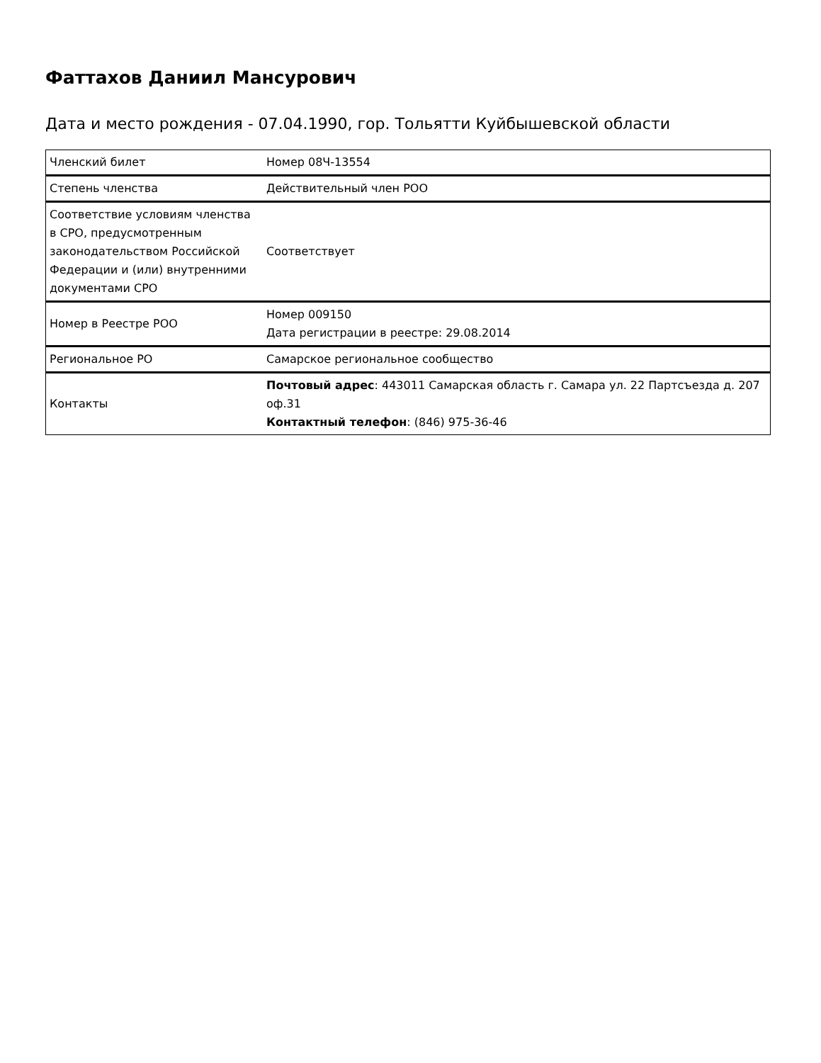Фаттахов Даниил Мансурович
Дата и место рождения - 07.04.1990, гор. Тольятти Куйбышевской области
| Членский билет | Номер 08Ч-13554 |
| Степень членства | Действительный член РОО |
| Соответствие условиям членства в СРО, предусмотренным законодательством Российской Федерации и (или) внутренними документами СРО | Соответствует |
| Номер в Реестре РОО | Номер 009150 Дата регистрации в реестре: 29.08.2014 |
| Региональное РО | Самарское региональное сообщество |
| Контакты | Почтовый адрес : 443011 Самарская область г. Самара ул. 22 Партсъезда д. 207 оф.31 Контактный телефон : (846) 975-36-46 |